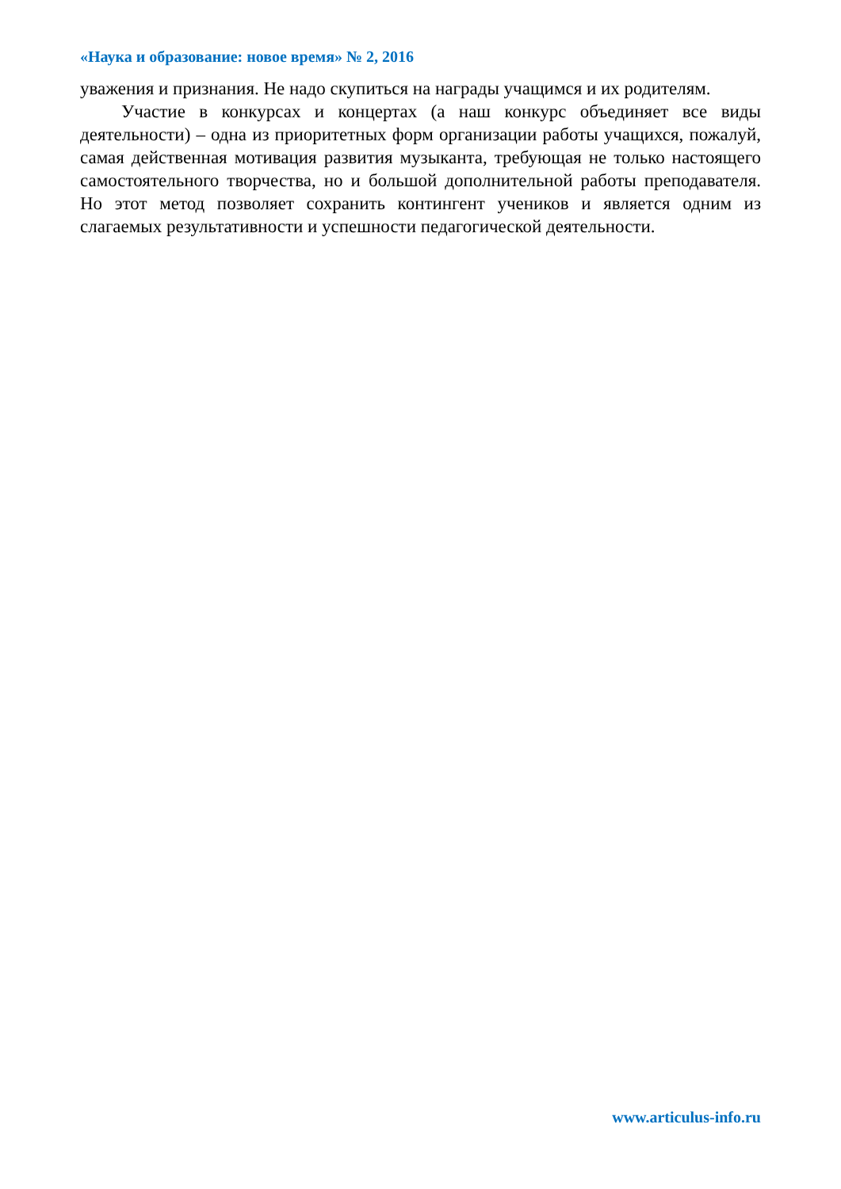«Наука и образование: новое время» № 2, 2016
уважения и признания. Не надо скупиться на награды учащимся и их родителям.
Участие в конкурсах и концертах (а наш конкурс объединяет все виды деятельности) – одна из приоритетных форм организации работы учащихся, пожалуй, самая действенная мотивация развития музыканта, требующая не только настоящего самостоятельного творчества, но и большой дополнительной работы преподавателя. Но этот метод позволяет сохранить контингент учеников и является одним из слагаемых результативности и успешности педагогической деятельности.
www.articulus-info.ru